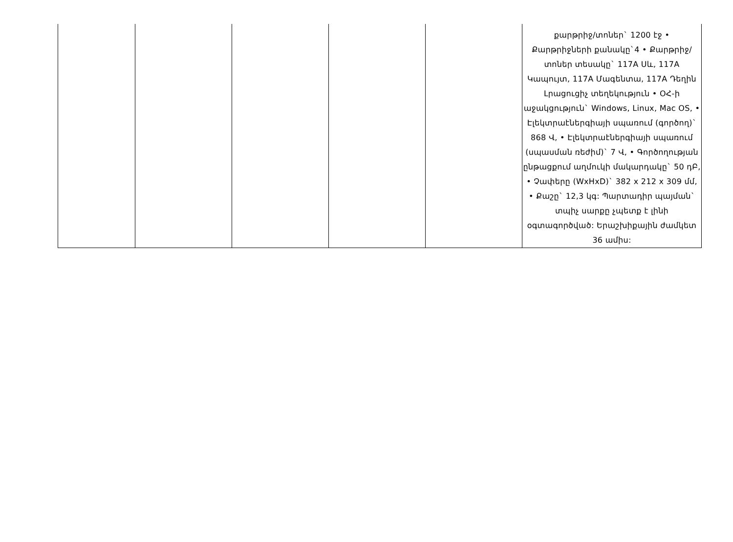| | | | | | քարթրիջ/տոներ` 1200 էջ • Քարթրիջների քանակը`4 • Քարթրիջ/տոներ տեսակը` 117A Սև, 117A Կապույտ, 117A Մագենտա, 117A Դեղին Լրացուցիչ տեղեկություն • ՕՀ-ի աջակցություն` Windows, Linux, Mac OS, • Էլեկտրաէներգիայի սպառում (գործող)` 868 Վ, • Էլեկտրաէներգիայի սպառում (սպասման ռեժիմ)` 7 Վ, • Գործողության ընթացքում աղմուկի մակարդակը` 50 դԲ, • Չափերը (WxHxD)` 382 x 212 x 309 մմ, • Քաշը` 12,3 կգ: Պարտադիր պայման` տպիչ սարքը չպետք է լինի օգտագործված: Երաշխիքային ժամկետ 36 ամիս: |